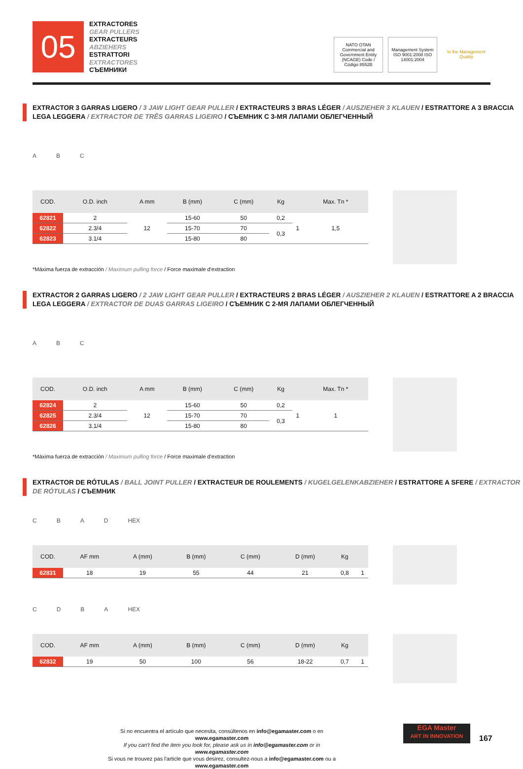05
EXTRACTORES
GEAR PULLERS
EXTRACTEURS
ABZIEHERS
ESTRATTORI
EXTRACTORES
СЪЕМНИКИ
NATO OTAN
Commercial and Government Entity (NCAGE) Code / Código 8552B
Management System ISO 9001:2008 ISO 14001:2004
to the Management Quality
EXTRACTOR 3 GARRAS LIGERO / 3 JAW LIGHT GEAR PULLER / EXTRACTEURS 3 BRAS LÉGER / AUSZIEHER 3 KLAUEN / ESTRATTORE A 3 BRACCIA LEGA LEGGERA / EXTRACTOR DE TRÊS GARRAS LIGEIRO / СЪЕМНИК С 3-МЯ ЛАПАМИ ОБЛЕГЧЕННЫЙ
ABC
| COD. | O.D. inch | A mm | B (mm) | C (mm) | Kg | | Max. Tn * |
| --- | --- | --- | --- | --- | --- | --- | --- |
| 62821 | 2 | 12 | 15-60 | 50 | 0,2 | 1 | 1,5 |
| 62822 | 2.3/4 | | 15-70 | 70 | 0,3 | | |
| 62823 | 3.1/4 | | 15-80 | 80 | | | |
*Máxima fuerza de extracción / Maximum pulling force / Force maximale d'extraction
EXTRACTOR 2 GARRAS LIGERO / 2 JAW LIGHT GEAR PULLER / EXTRACTEURS 2 BRAS LÉGER / AUSZIEHER 2 KLAUEN / ESTRATTORE A 2 BRACCIA LEGA LEGGERA / EXTRACTOR DE DUAS GARRAS LIGEIRO / СЪЕМНИК С 2-МЯ ЛАПАМИ ОБЛЕГЧЕННЫЙ
ABC
| COD. | O.D. inch | A mm | B (mm) | C (mm) | Kg | | Max. Tn * |
| --- | --- | --- | --- | --- | --- | --- | --- |
| 62824 | 2 | 12 | 15-60 | 50 | 0,2 | 1 | 1 |
| 62825 | 2.3/4 | | 15-70 | 70 | 0,3 | | |
| 62826 | 3.1/4 | | 15-80 | 80 | | | |
*Máxima fuerza de extracción / Maximum pulling force / Force maximale d'extraction
EXTRACTOR DE RÓTULAS / BALL JOINT PULLER / EXTRACTEUR DE ROULEMENTS / KUGELGELENKABZIEHER / ESTRATTORE A SFERE / EXTRACTOR DE RÓTULAS / СЪЕМНИК
CBAD HEX
| COD. | AF mm | A (mm) | B (mm) | C (mm) | D (mm) | Kg | |
| --- | --- | --- | --- | --- | --- | --- | --- |
| 62831 | 18 | 19 | 55 | 44 | 21 | 0,8 | 1 |
CDBA HEX
| COD. | AF mm | A (mm) | B (mm) | C (mm) | D (mm) | Kg | |
| --- | --- | --- | --- | --- | --- | --- | --- |
| 62832 | 19 | 50 | 100 | 56 | 18-22 | 0,7 | 1 |
Si no encuentra el artículo que necesita, consúltenos en info@egamaster.com o en www.egamaster.com
If you can't find the item you look for, please ask us in info@egamaster.com or in www.egamaster.com
Si vous ne trouvez pas l'article que vous desirez, consultez-nous a info@egamaster.com ou a www.egamaster.com
EGA Master
ART IN INNOVATION
167